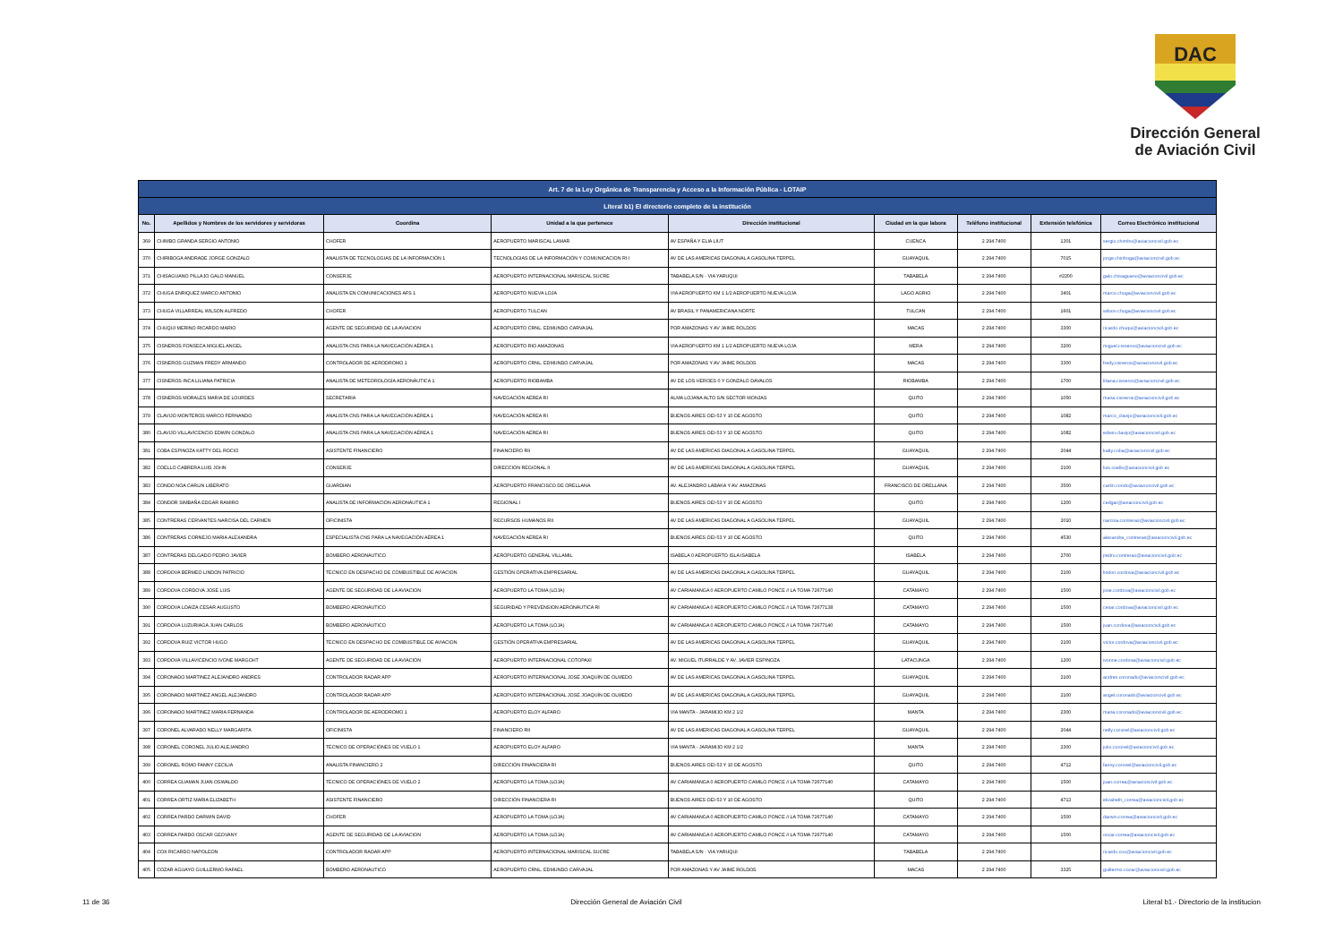DAC
Dirección General de Aviación Civil
| Art. 7 de la Ley Orgánica de Transparencia y Acceso a la Información Pública - LOTAIP | | | | | | | | |
| --- | --- | --- | --- | --- | --- | --- | --- | --- |
| Literal b1) El directorio completo de la institución | | | | | | | | |
| No. | Apellidos y Nombres de los servidores y servidoras | Coordina | Unidad a la que pertenece | Dirección institucional | Ciudad en la que labora | Teléfono institucional | Extensión telefónica | Correo Electrónico institucional |
| 369 | CHIMBO GRANDA SERGIO ANTONIO | CHOFER | AEROPUERTO MARISCAL LAMAR | AV ESPAÑA Y ELIA LIUT | CUENCA | 2 294 7400 | 1301 | sergio.chimbo@aviacioncivil.gob.ec |
| 370 | CHIRIBOGA ANDRADE JORGE GONZALO | ANALISTA DE TECNOLOGIAS DE LA INFORMACIÓN 1 | TECNOLOGIAS DE LA INFORMACIÓN Y COMUNICACION RI I | AV DE LAS AMERICAS DIAGONAL A GASOLINA TERPEL | GUAYAQUIL | 2 294 7400 | 7015 | jorge.chiriboga@aviacioncivil.gob.ec |
| 371 | CHISAGUANO PILLAJO GALO MANUEL | CONSERJE | AEROPUERTO INTERNACIONAL MARISCAL SUCRE | TABABELA S/N - VIA YARUQUI | TABABELA | 2 294 7400 | #2200 | galo.chisaguano@aviacioncivil.gob.ec |
| 372 | CHUGA ENRIQUEZ MARCO ANTONIO | ANALISTA EN COMUNICACIONES AFS 1 | AEROPUERTO NUEVA LOJA | VIA AEROPUERTO KM 1 1/2 AEROPUERTO NUEVA LOJA | LAGO AGRIO | 2 294 7400 | 3401 | marco.chuga@aviacioncivil.gob.ec |
| 373 | CHUGA VILLARREAL WILSON ALFREDO | CHOFER | AEROPUERTO TULCAN | AV BRASIL Y PANAMERICANA NORTE | TULCAN | 2 294 7400 | 1601 | wilson.chuga@aviacioncivil.gob.ec |
| 374 | CHUQUI MERINO RICARDO MARIO | AGENTE DE SEGURIDAD DE LA AVIACION | AEROPUERTO CRNL. EDMUNDO CARVAJAL | POR AMAZONAS Y AV JAIME ROLDOS | MACAS | 2 294 7400 | 3300 | ricardo.chuqui@aviacioncivil.gob.ec |
| 375 | CISNEROS FONSECA MIGUEL ANGEL | ANALISTA CNS PARA LA NAVEGACIÓN AÉREA 1 | AEROPUERTO RIO AMAZONAS | VIA AEROPUERTO KM 1 1/2 AEROPUERTO NUEVA LOJA | MERA | 2 294 7400 | 3200 | miguel.cisneros@aviacioncivil.gob.ec |
| 376 | CISNEROS GUZMAN FREDY ARMANDO | CONTROLADOR DE AERODROMO 1 | AEROPUERTO CRNL. EDMUNDO CARVAJAL | POR AMAZONAS Y AV JAIME ROLDOS | MACAS | 2 294 7400 | 3300 | fredy.cisneros@aviacioncivil.gob.ec |
| 377 | CISNEROS INCA LILIANA PATRICIA | ANALISTA DE METEOROLOGÍA AERONÁUTICA 1 | AEROPUERTO RIOBAMBA | AV DE LOS HEROES 0 Y GONZALO DAVALOS | RIOBAMBA | 2 294 7400 | 1700 | liliana.cisneros@aviacioncivil.gob.ec |
| 378 | CISNEROS MORALES MARIA DE LOURDES | SECRETARIA | NAVEGACIÓN AÉREA RI | ALMA LOJANA ALTO S/N SECTOR MONJAS | QUITO | 2 294 7400 | 1050 | maria.cisneros@aviacioncivil.gob.ec |
| 379 | CLAVIJO MONTEROS MARCO FERNANDO | ANALISTA CNS PARA LA NAVEGACIÓN AÉREA 1 | NAVEGACIÓN AÉREA RI | BUENOS AIRES OEI-53 Y 10 DE AGOSTO | QUITO | 2 294 7400 | 1082 | marco_clavijo@aviacioncivil.gob.ec |
| 380 | CLAVIJO VILLAVICENCIO EDWIN GONZALO | ANALISTA CNS PARA LA NAVEGACIÓN AÉREA 1 | NAVEGACIÓN AÉREA RI | BUENOS AIRES OEI-53 Y 10 DE AGOSTO | QUITO | 2 294 7400 | 1082 | edwin.clavijo@aviacioncivil.gob.ec |
| 381 | COBA ESPINOZA KATTY DEL ROCIO | ASISTENTE FINANCIERO | FINANCIERO RII | AV DE LAS AMERICAS DIAGONAL A GASOLINA TERPEL | GUAYAQUIL | 2 294 7400 | 2044 | katty.coba@aviacioncivil.gob.ec |
| 382 | COELLO CABRERA LUIS JOHN | CONSERJE | DIRECCIÓN REGIONAL II | AV DE LAS AMERICAS DIAGONAL A GASOLINA TERPEL | GUAYAQUIL | 2 294 7400 | 2100 | luis.coello@aviacioncivil.gob.ec |
| 383 | CONDO NOA CARLIN LIBERATO | GUARDIAN | AEROPUERTO FRANCISCO DE ORELLANA | AV. ALEJANDRO LABAKA Y AV. AMAZONAS | FRANCISCO DE ORELLANA | 2 294 7400 | 3500 | carlin.condo@aviacioncivil.gob.ec |
| 384 | CONDOR SIMBAÑA EDGAR RAMIRO | ANALISTA DE INFORMACIÓN AERONÁUTICA 1 | REGIONAL I | BUENOS AIRES OEI-53 Y 10 DE AGOSTO | QUITO | 2 294 7400 | 1200 | cedgar@aviacioncivil.gob.ec |
| 385 | CONTRERAS CERVANTES NARCISA DEL CARMEN | OFICINISTA | RECURSOS HUMANOS RII | AV DE LAS AMERICAS DIAGONAL A GASOLINA TERPEL | GUAYAQUIL | 2 294 7400 | 2010 | narcisa.contreras@aviacioncivil.gob.ec |
| 386 | CONTRERAS CORNEJO MARIA ALEXANDRA | ESPECIALISTA CNS PARA LA NAVEGACIÓN AÉREA 1 | NAVEGACIÓN AÉREA RI | BUENOS AIRES OEI-53 Y 10 DE AGOSTO | QUITO | 2 294 7400 | 4530 | alexandra_contreras@aviacioncivil.gob.ec |
| 387 | CONTRERAS DELGADO PEDRO JAVIER | BOMBERO AERONÁUTICO | AEROPUERTO GENERAL VILLAMIL | ISABELA 0 AEROPUERTO ISLA ISABELA | ISABELA | 2 294 7400 | 2700 | pedro.contreras@aviacioncivil.gob.ec |
| 388 | CORDOVA BERMEO LINDON PATRICIO | TÉCNICO EN DESPACHO DE COMBUSTIBLE DE AVIACION | GESTIÓN OPERATIVA EMPRESARIAL | AV DE LAS AMERICAS DIAGONAL A GASOLINA TERPEL | GUAYAQUIL | 2 294 7400 | 2100 | lindon.cordova@aviacioncivil.gob.ec |
| 389 | CORDOVA CORDOVA JOSE LUIS | AGENTE DE SEGURIDAD DE LA AVIACION | AEROPUERTO LA TOMA (LOJA) | AV CARIAMANGA 0 AEROPUERTO CAMILO PONCE // LA TOMA 72677140 | CATAMAYO | 2 294 7400 | 1500 | jose.cordova@aviacioncivil.gob.ec |
| 390 | CORDOVA LOAIZA CESAR AUGUSTO | BOMBERO AERONÁUTICO | SEGURIDAD Y PREVENSION AERONÁUTICA RI | AV CARIAMANGA 0 AEROPUERTO CAMILO PONCE // LA TOMA 72677138 | CATAMAYO | 2 294 7400 | 1500 | cesar.cordova@aviacioncivil.gob.ec |
| 391 | CORDOVA LUZURIAGA JUAN CARLOS | BOMBERO AERONÁUTICO | AEROPUERTO LA TOMA (LOJA) | AV CARIAMANGA 0 AEROPUERTO CAMILO PONCE // LA TOMA 72677140 | CATAMAYO | 2 294 7400 | 1500 | juan.cordova@aviacioncivil.gob.ec |
| 392 | CORDOVA RUIZ VICTOR HUGO | TÉCNICO EN DESPACHO DE COMBUSTIBLE DE AVIACION | GESTIÓN OPERATIVA EMPRESARIAL | AV DE LAS AMERICAS DIAGONAL A GASOLINA TERPEL | GUAYAQUIL | 2 294 7400 | 2100 | victor.cordova@aviacioncivil.gob.ec |
| 393 | CORDOVA VILLAVICENCIO IVONE MARGOHT | AGENTE DE SEGURIDAD DE LA AVIACION | AEROPUERTO INTERNACIONAL COTOPAXI | AV. MIGUEL ITURRALDE Y AV. JAVIER ESPINOZA | LATACUNGA | 2 294 7400 | 1200 | ivonne.cordova@aviacioncivil.gob.ec |
| 394 | CORONADO MARTINEZ ALEJANDRO ANDRES | CONTROLADOR RADAR APP | AEROPUERTO INTERNACIONAL JOSÉ JOAQUÍN DE OLMEDO | AV DE LAS AMERICAS DIAGONAL A GASOLINA TERPEL | GUAYAQUIL | 2 294 7400 | 2100 | andres.coronado@aviacioncivil.gob.ec |
| 395 | CORONADO MARTINEZ ANGEL ALEJANDRO | CONTROLADOR RADAR APP | AEROPUERTO INTERNACIONAL JOSÉ JOAQUÍN DE OLMEDO | AV DE LAS AMERICAS DIAGONAL A GASOLINA TERPEL | GUAYAQUIL | 2 294 7400 | 2100 | angel.coronado@aviacioncivil.gob.ec |
| 396 | CORONADO MARTINEZ MARIA FERNANDA | CONTROLADOR DE AERODROMO 1 | AEROPUERTO ELOY ALFARO | VIA MANTA - JARAMIJO KM 2 1/2 | MANTA | 2 294 7400 | 2300 | maria.coronado@aviacioncivil.gob.ec |
| 397 | CORONEL ALVARADO NELLY MARGARITA | OFICINISTA | FINANCIERO RII | AV DE LAS AMERICAS DIAGONAL A GASOLINA TERPEL | GUAYAQUIL | 2 294 7400 | 2044 | nelly.coronel@aviacioncivil.gob.ec |
| 398 | CORONEL CORONEL JULIO ALEJANDRO | TÉCNICO DE OPERACIÓNES DE VUELO 1 | AEROPUERTO ELOY ALFARO | VIA MANTA - JARAMIJO KM 2 1/2 | MANTA | 2 294 7400 | 2300 | julio.coronel@aviacioncivil.gob.ec |
| 399 | CORONEL ROMO FANNY CECILIA | ANALISTA FINANCIERO 2 | DIRECCIÓN FINANCIERA RI | BUENOS AIRES OEI-53 Y 10 DE AGOSTO | QUITO | 2 294 7400 | 4712 | fanny.coronel@aviacioncivil.gob.ec |
| 400 | CORREA GUAMAN JUAN OSWALDO | TÉCNICO DE OPERACIÓNES DE VUELO 2 | AEROPUERTO LA TOMA (LOJA) | AV CARIAMANGA 0 AEROPUERTO CAMILO PONCE // LA TOMA 72677140 | CATAMAYO | 2 294 7400 | 1500 | juan.correa@aviacioncivil.gob.ec |
| 401 | CORREA ORTIZ MARIA ELIZABETH | ASISTENTE FINANCIERO | DIRECCIÓN FINANCIERA RI | BUENOS AIRES OEI-53 Y 10 DE AGOSTO | QUITO | 2 294 7400 | 4713 | elizabeth_correa@aviacioncivil.gob.ec |
| 402 | CORREA PARDO DARWIN DAVID | CHOFER | AEROPUERTO LA TOMA (LOJA) | AV CARIAMANGA 0 AEROPUERTO CAMILO PONCE // LA TOMA 72677140 | CATAMAYO | 2 294 7400 | 1500 | darwin.correa@aviacioncivil.gob.ec |
| 403 | CORREA PARDO OSCAR GEOVANY | AGENTE DE SEGURIDAD DE LA AVIACION | AEROPUERTO LA TOMA (LOJA) | AV CARIAMANGA 0 AEROPUERTO CAMILO PONCE // LA TOMA 72677140 | CATAMAYO | 2 294 7400 | 1500 | oscar.correa@aviacioncivil.gob.ec |
| 404 | COX RICARDO NAPOLEON | CONTROLADOR RADAR APP | AEROPUERTO INTERNACIONAL MARISCAL SUCRE | TABABELA S/N - VIA YARUQUI | TABABELA | 2 294 7400 | | ricardo.cox@aviacioncivil.gob.ec |
| 405 | COZAR AGUAYO GUILLERMO RAFAEL | BOMBERO AERONÁUTICO | AEROPUERTO CRNL. EDMUNDO CARVAJAL | POR AMAZONAS Y AV JAIME ROLDOS | MACAS | 2 294 7400 | 3325 | guillermo.cozar@aviacioncivil.gob.ec |
11 de 36 Dirección General de Aviación Civil Literal b1.- Directorio de la institucion